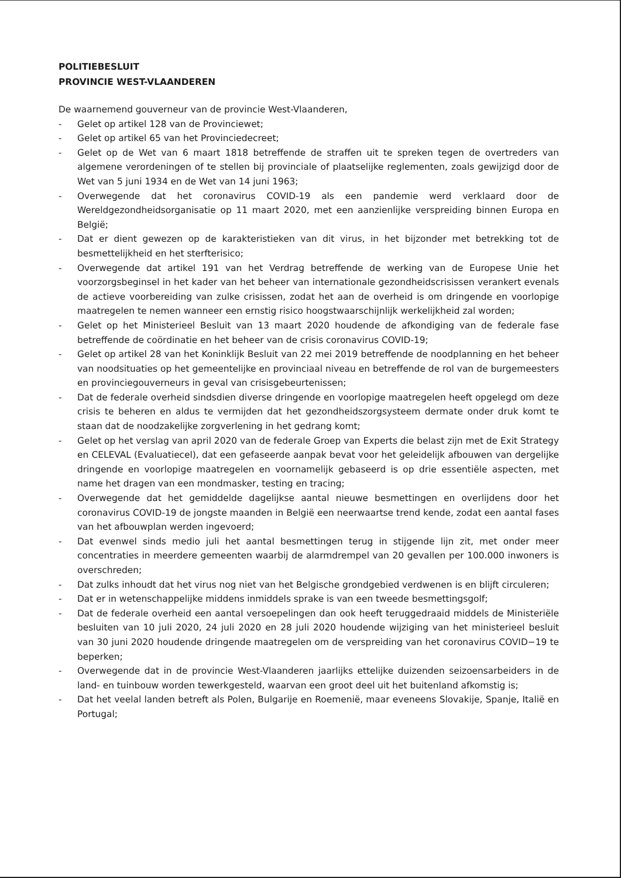POLITIEBESLUIT
PROVINCIE WEST-VLAANDEREN
De waarnemend gouverneur van de provincie West-Vlaanderen,
- Gelet op artikel 128 van de Provinciewet;
- Gelet op artikel 65 van het Provinciedecreet;
- Gelet op de Wet van 6 maart 1818 betreffende de straffen uit te spreken tegen de overtreders van algemene verordeningen of te stellen bij provinciale of plaatselijke reglementen, zoals gewijzigd door de Wet van 5 juni 1934 en de Wet van 14 juni 1963;
- Overwegende dat het coronavirus COVID-19 als een pandemie werd verklaard door de Wereldgezondheidsorganisatie op 11 maart 2020, met een aanzienlijke verspreiding binnen Europa en België;
- Dat er dient gewezen op de karakteristieken van dit virus, in het bijzonder met betrekking tot de besmettelijkheid en het sterfterisico;
- Overwegende dat artikel 191 van het Verdrag betreffende de werking van de Europese Unie het voorzorgsbeginsel in het kader van het beheer van internationale gezondheidscrisissen verankert evenals de actieve voorbereiding van zulke crisissen, zodat het aan de overheid is om dringende en voorlopige maatregelen te nemen wanneer een ernstig risico hoogstwaarschijnlijk werkelijkheid zal worden;
- Gelet op het Ministerieel Besluit van 13 maart 2020 houdende de afkondiging van de federale fase betreffende de coördinatie en het beheer van de crisis coronavirus COVID-19;
- Gelet op artikel 28 van het Koninklijk Besluit van 22 mei 2019 betreffende de noodplanning en het beheer van noodsituaties op het gemeentelijke en provinciaal niveau en betreffende de rol van de burgemeesters en provinciegouverneurs in geval van crisisgebeurtenissen;
- Dat de federale overheid sindsdien diverse dringende en voorlopige maatregelen heeft opgelegd om deze crisis te beheren en aldus te vermijden dat het gezondheidszorgsysteem dermate onder druk komt te staan dat de noodzakelijke zorgverlening in het gedrang komt;
- Gelet op het verslag van april 2020 van de federale Groep van Experts die belast zijn met de Exit Strategy en CELEVAL (Evaluatiecel), dat een gefaseerde aanpak bevat voor het geleidelijk afbouwen van dergelijke dringende en voorlopige maatregelen en voornamelijk gebaseerd is op drie essentiële aspecten, met name het dragen van een mondmasker, testing en tracing;
- Overwegende dat het gemiddelde dagelijkse aantal nieuwe besmettingen en overlijdens door het coronavirus COVID-19 de jongste maanden in België een neerwaartse trend kende, zodat een aantal fases van het afbouwplan werden ingevoerd;
- Dat evenwel sinds medio juli het aantal besmettingen terug in stijgende lijn zit, met onder meer concentraties in meerdere gemeenten waarbij de alarmdrempel van 20 gevallen per 100.000 inwoners is overschreden;
- Dat zulks inhoudt dat het virus nog niet van het Belgische grondgebied verdwenen is en blijft circuleren;
- Dat er in wetenschappelijke middens inmiddels sprake is van een tweede besmettingsgolf;
- Dat de federale overheid een aantal versoepelingen dan ook heeft teruggedraaid middels de Ministeriële besluiten van 10 juli 2020, 24 juli 2020 en 28 juli 2020 houdende wijziging van het ministerieel besluit van 30 juni 2020 houdende dringende maatregelen om de verspreiding van het coronavirus COVID−19 te beperken;
- Overwegende dat in de provincie West-Vlaanderen jaarlijks ettelijke duizenden seizoensarbeiders in de land- en tuinbouw worden tewerkgesteld, waarvan een groot deel uit het buitenland afkomstig is;
- Dat het veelal landen betreft als Polen, Bulgarije en Roemenië, maar eveneens Slovakije, Spanje, Italië en Portugal;